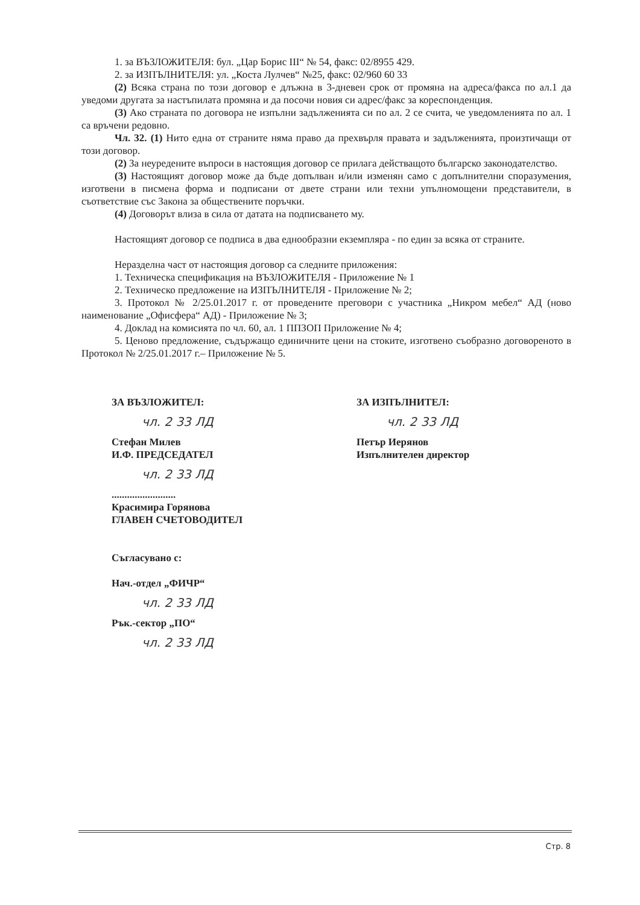1. за ВЪЗЛОЖИТЕЛЯ: бул. „Цар Борис III“ № 54, факс: 02/8955 429.
2. за ИЗПЪЛНИТЕЛЯ: ул. „Коста Лулчев“ №25, факс: 02/960 60 33
(2) Всяка страна по този договор е длъжна в 3-дневен срок от промяна на адреса/факса по ал.1 да уведоми другата за настъпилата промяна и да посочи новия си адрес/факс за кореспонденция.
(3) Ако страната по договора не изпълни задълженията си по ал. 2 се счита, че уведомленията по ал. 1 са връчени редовно.
Чл. 32. (1) Нито една от страните няма право да прехвърля правата и задълженията, произтичащи от този договор.
(2) За неуредените въпроси в настоящия договор се прилага действащото българско законодателство.
(3) Настоящият договор може да бъде допълван и/или изменян само с допълнителни споразумения, изготвени в писмена форма и подписани от двете страни или техни упълномощени представители, в съответствие със Закона за обществените поръчки.
(4) Договорът влиза в сила от датата на подписването му.
Настоящият договор се подписа в два еднообразни екземпляра - по един за всяка от страните.
Неразделна част от настоящия договор са следните приложения:
1. Техническа спецификация на ВЪЗЛОЖИТЕЛЯ - Приложение № 1
2. Техническо предложение на ИЗПЪЛНИТЕЛЯ - Приложение № 2;
3. Протокол № 2/25.01.2017 г. от проведените преговори с участника „Никром мебел“ АД (ново наименование „Офисфера“ АД) - Приложение № 3;
4. Доклад на комисията по чл. 60, ал. 1 ППЗОП Приложение № 4;
5. Ценово предложение, съдържащо единичните цени на стоките, изготвено съобразно договореното в Протокол № 2/25.01.2017 г.– Приложение № 5.
ЗА ВЪЗЛОЖИТЕЛ:
чл. 2 33 ЛД
Стефан Милев
И.Ф. ПРЕДСЕДАТЕЛ
чл. 2 33 ЛД
.........................
Красимира Горянова
ГЛАВЕН СЧЕТОВОДИТЕЛ
Съгласувано с:
Нач.-отдел „ФИЧР“
чл. 2 33 ЛД
Рък.-сектор „ПО“
чл. 2 33 ЛД
ЗА ИЗПЪЛНИТЕЛ:
чл. 2 33 ЛД
Петър Иерянов
Изпълнителен директор
Стр. 8